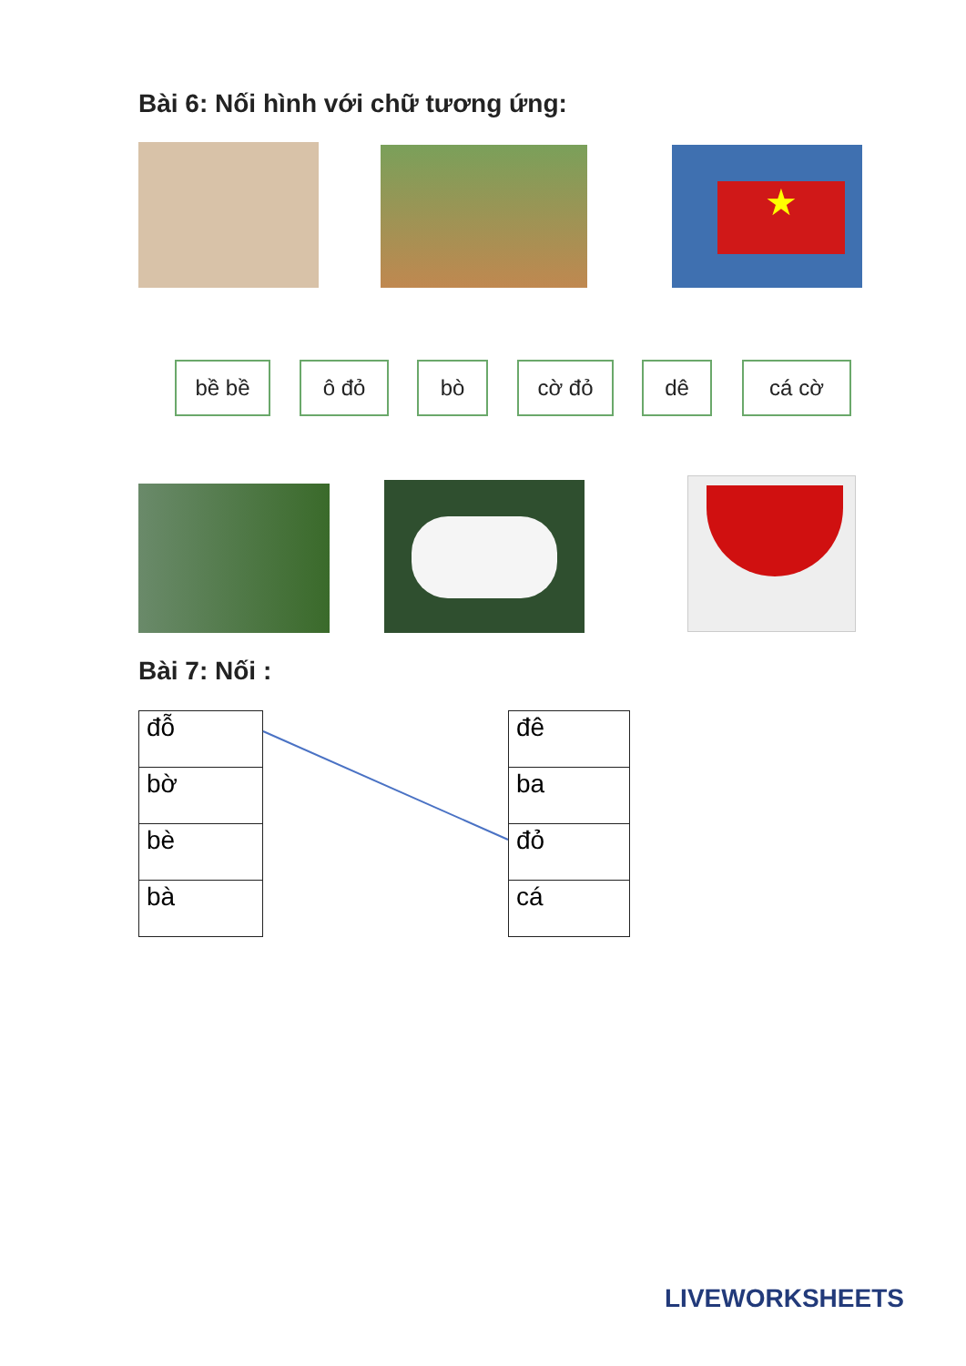Bài 6: Nối hình với chữ tương ứng:
★
bề bề ô đỏ bò cờ đỏ dê cá cờ
Bài 7: Nối :
| đỗ |
| bờ |
| bè |
| bà |
| đê |
| ba |
| đỏ |
| cá |
LIVEWORKSHEETS